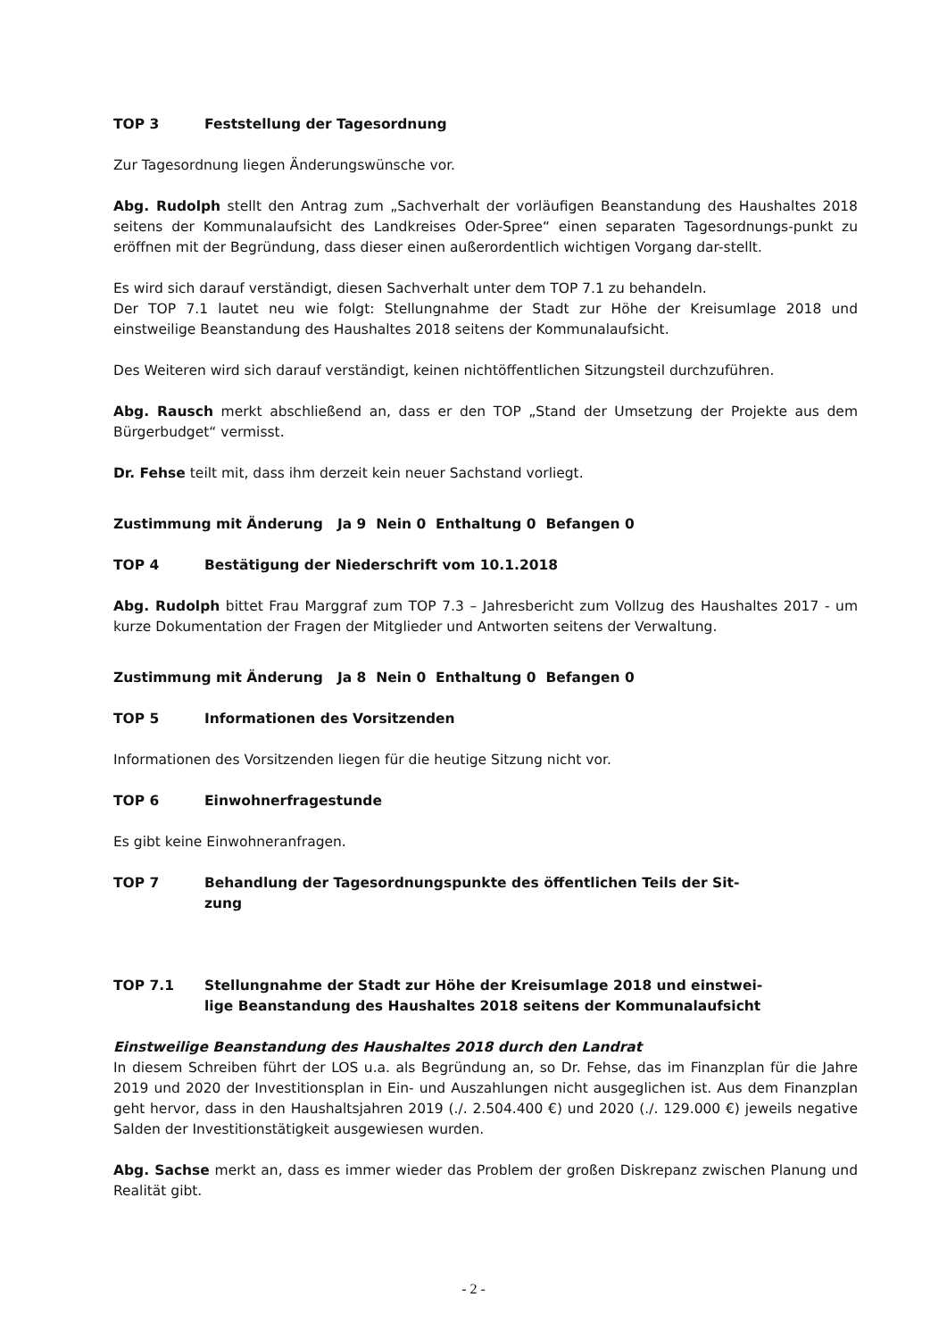TOP 3 Feststellung der Tagesordnung
Zur Tagesordnung liegen Änderungswünsche vor.
Abg. Rudolph stellt den Antrag zum „Sachverhalt der vorläufigen Beanstandung des Haushaltes 2018 seitens der Kommunalaufsicht des Landkreises Oder-Spree“ einen separaten Tagesordnungs-punkt zu eröffnen mit der Begründung, dass dieser einen außerordentlich wichtigen Vorgang dar-stellt.
Es wird sich darauf verständigt, diesen Sachverhalt unter dem TOP 7.1 zu behandeln.
Der TOP 7.1 lautet neu wie folgt: Stellungnahme der Stadt zur Höhe der Kreisumlage 2018 und einstweilige Beanstandung des Haushaltes 2018 seitens der Kommunalaufsicht.
Des Weiteren wird sich darauf verständigt, keinen nichtöffentlichen Sitzungsteil durchzuführen.
Abg. Rausch merkt abschließend an, dass er den TOP „Stand der Umsetzung der Projekte aus dem Bürgerbudget“ vermisst.
Dr. Fehse teilt mit, dass ihm derzeit kein neuer Sachstand vorliegt.
Zustimmung mit Änderung Ja 9 Nein 0 Enthaltung 0 Befangen 0
TOP 4 Bestätigung der Niederschrift vom 10.1.2018
Abg. Rudolph bittet Frau Marggraf zum TOP 7.3 – Jahresbericht zum Vollzug des Haushaltes 2017 - um kurze Dokumentation der Fragen der Mitglieder und Antworten seitens der Verwaltung.
Zustimmung mit Änderung Ja 8 Nein 0 Enthaltung 0 Befangen 0
TOP 5 Informationen des Vorsitzenden
Informationen des Vorsitzenden liegen für die heutige Sitzung nicht vor.
TOP 6 Einwohnerfragestunde
Es gibt keine Einwohneranfragen.
TOP 7 Behandlung der Tagesordnungspunkte des öffentlichen Teils der Sit-zung
TOP 7.1 Stellungnahme der Stadt zur Höhe der Kreisumlage 2018 und einstwei-lige Beanstandung des Haushaltes 2018 seitens der Kommunalaufsicht
Einstweilige Beanstandung des Haushaltes 2018 durch den Landrat
In diesem Schreiben führt der LOS u.a. als Begründung an, so Dr. Fehse, das im Finanzplan für die Jahre 2019 und 2020 der Investitionsplan in Ein- und Auszahlungen nicht ausgeglichen ist. Aus dem Finanzplan geht hervor, dass in den Haushaltsjahren 2019 (./. 2.504.400 €) und 2020 (./. 129.000 €) jeweils negative Salden der Investitionstätigkeit ausgewiesen wurden.
Abg. Sachse merkt an, dass es immer wieder das Problem der großen Diskrepanz zwischen Planung und Realität gibt.
- 2 -